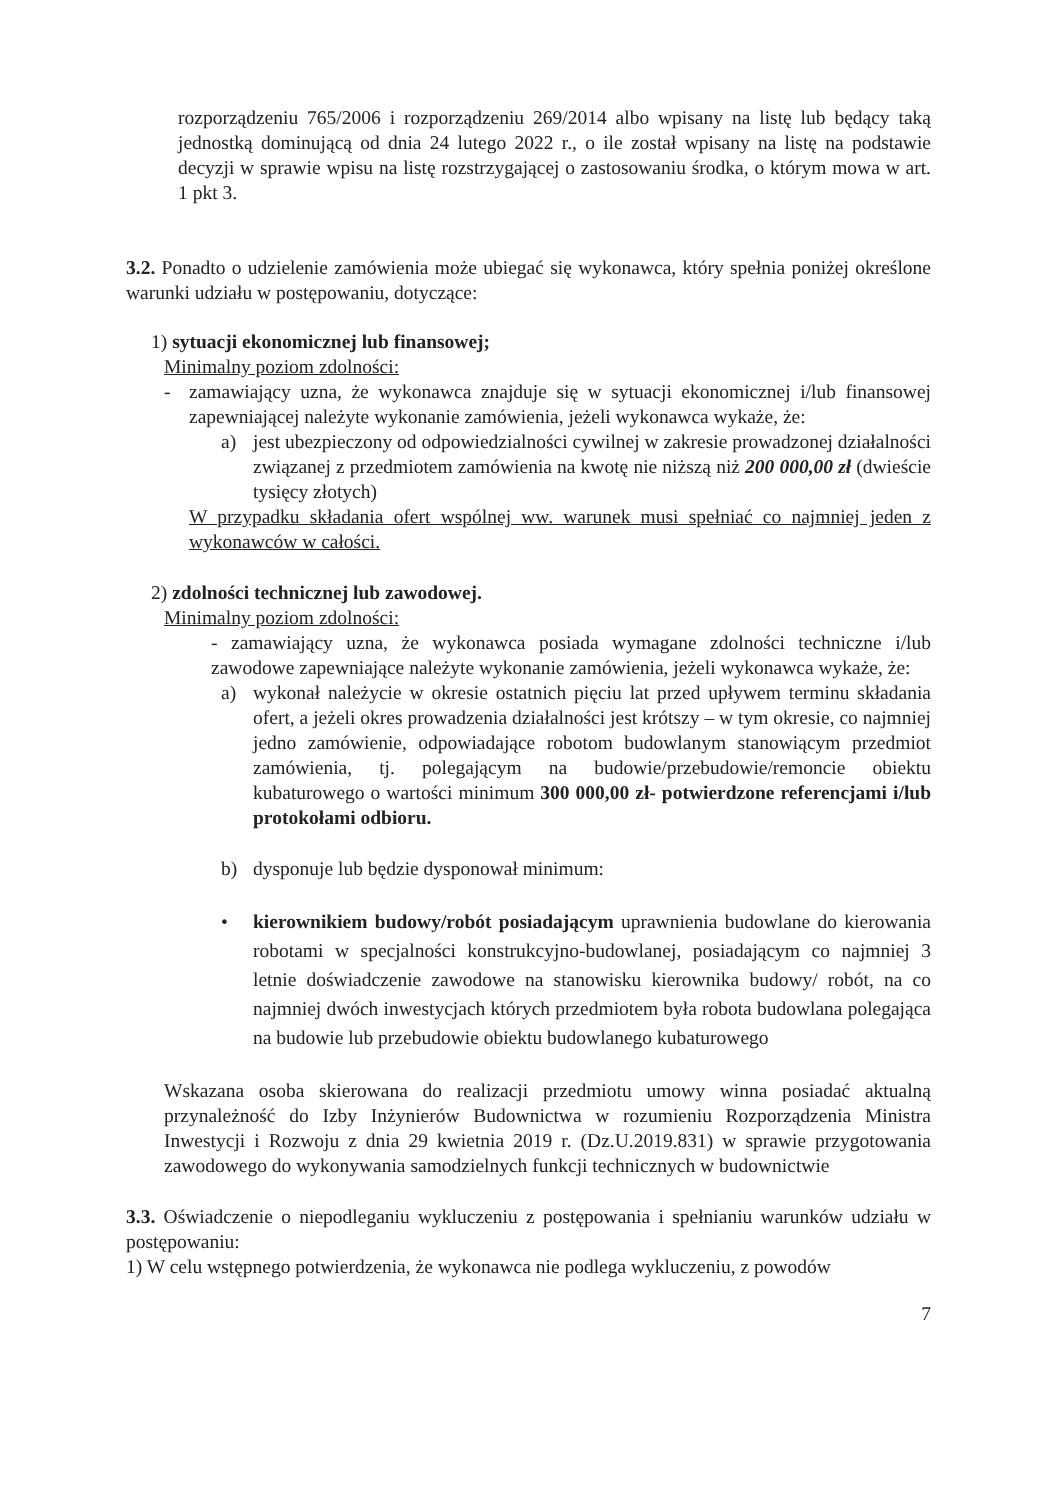rozporządzeniu 765/2006 i rozporządzeniu 269/2014 albo wpisany na listę lub będący taką jednostką dominującą od dnia 24 lutego 2022 r., o ile został wpisany na listę na podstawie decyzji w sprawie wpisu na listę rozstrzygającej o zastosowaniu środka, o którym mowa w art. 1 pkt 3.
3.2. Ponadto o udzielenie zamówienia może ubiegać się wykonawca, który spełnia poniżej określone warunki udziału w postępowaniu, dotyczące:
1) sytuacji ekonomicznej lub finansowej;
Minimalny poziom zdolności:
- zamawiający uzna, że wykonawca znajduje się w sytuacji ekonomicznej i/lub finansowej zapewniającej należyte wykonanie zamówienia, jeżeli wykonawca wykaże, że:
a) jest ubezpieczony od odpowiedzialności cywilnej w zakresie prowadzonej działalności związanej z przedmiotem zamówienia na kwotę nie niższą niż 200 000,00 zł (dwieście tysięcy złotych)
W przypadku składania ofert wspólnej ww. warunek musi spełniać co najmniej jeden z wykonawców w całości.
2) zdolności technicznej lub zawodowej.
Minimalny poziom zdolności:
- zamawiający uzna, że wykonawca posiada wymagane zdolności techniczne i/lub zawodowe zapewniające należyte wykonanie zamówienia, jeżeli wykonawca wykaże, że:
a) wykonał należycie w okresie ostatnich pięciu lat przed upływem terminu składania ofert, a jeżeli okres prowadzenia działalności jest krótszy – w tym okresie, co najmniej jedno zamówienie, odpowiadające robotom budowlanym stanowiącym przedmiot zamówienia, tj. polegającym na budowie/przebudowie/remoncie obiektu kubaturowego o wartości minimum 300 000,00 zł- potwierdzone referencjami i/lub protokołami odbioru.
b) dysponuje lub będzie dysponował minimum:
• kierownikiem budowy/robót posiadającym uprawnienia budowlane do kierowania robotami w specjalności konstrukcyjno-budowlanej, posiadającym co najmniej 3 letnie doświadczenie zawodowe na stanowisku kierownika budowy/ robót, na co najmniej dwóch inwestycjach których przedmiotem była robota budowlana polegająca na budowie lub przebudowie obiektu budowlanego kubaturowego
Wskazana osoba skierowana do realizacji przedmiotu umowy winna posiadać aktualną przynależność do Izby Inżynierów Budownictwa w rozumieniu Rozporządzenia Ministra Inwestycji i Rozwoju z dnia 29 kwietnia 2019 r. (Dz.U.2019.831) w sprawie przygotowania zawodowego do wykonywania samodzielnych funkcji technicznych w budownictwie
3.3. Oświadczenie o niepodleganiu wykluczeniu z postępowania i spełnianiu warunków udziału w postępowaniu:
1) W celu wstępnego potwierdzenia, że wykonawca nie podlega wykluczeniu, z powodów
7